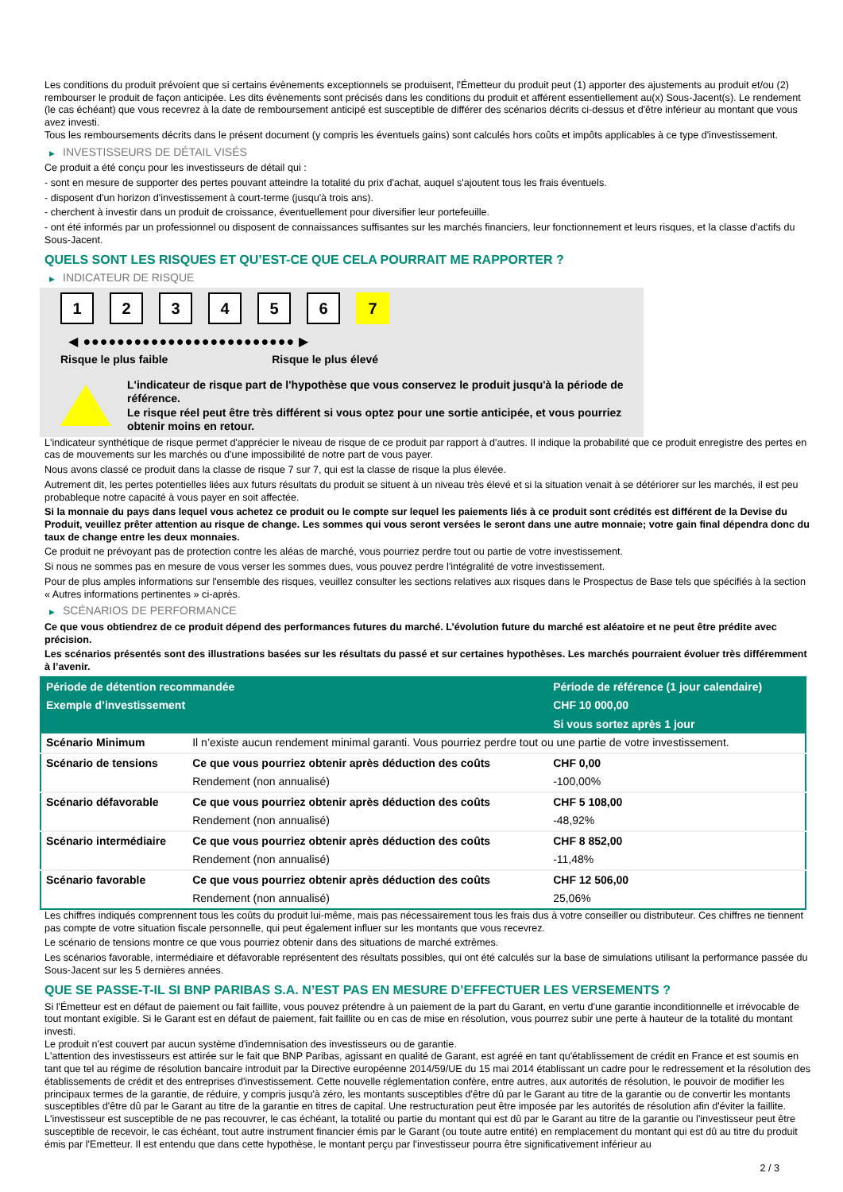Les conditions du produit prévoient que si certains évènements exceptionnels se produisent, l'Émetteur du produit peut (1) apporter des ajustements au produit et/ou (2) rembourser le produit de façon anticipée. Les dits évènements sont précisés dans les conditions du produit et afférent essentiellement au(x) Sous-Jacent(s). Le rendement (le cas échéant) que vous recevrez à la date de remboursement anticipé est susceptible de différer des scénarios décrits ci-dessus et d'être inférieur au montant que vous avez investi.
Tous les remboursements décrits dans le présent document (y compris les éventuels gains) sont calculés hors coûts et impôts applicables à ce type d'investissement.
▶ INVESTISSEURS DE DÉTAIL VISÉS
Ce produit a été conçu pour les investisseurs de détail qui :
- sont en mesure de supporter des pertes pouvant atteindre la totalité du prix d'achat, auquel s'ajoutent tous les frais éventuels.
- disposent d'un horizon d'investissement à court-terme (jusqu'à trois ans).
- cherchent à investir dans un produit de croissance, éventuellement pour diversifier leur portefeuille.
- ont été informés par un professionnel ou disposent de connaissances suffisantes sur les marchés financiers, leur fonctionnement et leurs risques, et la classe d'actifs du Sous-Jacent.
QUELS SONT LES RISQUES ET QU’EST-CE QUE CELA POURRAIT ME RAPPORTER ?
▶ INDICATEUR DE RISQUE
1 2 3 4 5 6 7
◀ ●●●●●●●●●●●●●●●●●●●●●●●●● ▶
Risque le plus faible Risque le plus élevé
L'indicateur de risque part de l'hypothèse que vous conservez le produit jusqu'à la période de référence.
Le risque réel peut être très différent si vous optez pour une sortie anticipée, et vous pourriez obtenir moins en retour.
L'indicateur synthétique de risque permet d'apprécier le niveau de risque de ce produit par rapport à d'autres. Il indique la probabilité que ce produit enregistre des pertes en cas de mouvements sur les marchés ou d'une impossibilité de notre part de vous payer.
Nous avons classé ce produit dans la classe de risque 7 sur 7, qui est la classe de risque la plus élevée.
Autrement dit, les pertes potentielles liées aux futurs résultats du produit se situent à un niveau très élevé et si la situation venait à se détériorer sur les marchés, il est peu probableque notre capacité à vous payer en soit affectée.
Si la monnaie du pays dans lequel vous achetez ce produit ou le compte sur lequel les paiements liés à ce produit sont crédités est différent de la Devise du Produit, veuillez prêter attention au risque de change. Les sommes qui vous seront versées le seront dans une autre monnaie; votre gain final dépendra donc du taux de change entre les deux monnaies.
Ce produit ne prévoyant pas de protection contre les aléas de marché, vous pourriez perdre tout ou partie de votre investissement.
Si nous ne sommes pas en mesure de vous verser les sommes dues, vous pouvez perdre l'intégralité de votre investissement.
Pour de plus amples informations sur l'ensemble des risques, veuillez consulter les sections relatives aux risques dans le Prospectus de Base tels que spécifiés à la section « Autres informations pertinentes » ci-après.
▶ SCÉNARIOS DE PERFORMANCE
Ce que vous obtiendrez de ce produit dépend des performances futures du marché. L’évolution future du marché est aléatoire et ne peut être prédite avec précision.
Les scénarios présentés sont des illustrations basées sur les résultats du passé et sur certaines hypothèses. Les marchés pourraient évoluer très différemment à l’avenir.
| Période de détention recommandée | | Période de référence (1 jour calendaire) |
| --- | --- | --- |
| Exemple d’investissement | | CHF 10 000,00 |
| | | Si vous sortez après 1 jour |
| Scénario Minimum | Il n’existe aucun rendement minimal garanti. Vous pourriez perdre tout ou une partie de votre investissement. | |
| Scénario de tensions | Ce que vous pourriez obtenir après déduction des coûts | CHF 0,00 |
| | Rendement (non annualisé) | -100,00% |
| Scénario défavorable | Ce que vous pourriez obtenir après déduction des coûts | CHF 5 108,00 |
| | Rendement (non annualisé) | -48,92% |
| Scénario intermédiaire | Ce que vous pourriez obtenir après déduction des coûts | CHF 8 852,00 |
| | Rendement (non annualisé) | -11,48% |
| Scénario favorable | Ce que vous pourriez obtenir après déduction des coûts | CHF 12 506,00 |
| | Rendement (non annualisé) | 25,06% |
Les chiffres indiqués comprennent tous les coûts du produit lui-même, mais pas nécessairement tous les frais dus à votre conseiller ou distributeur. Ces chiffres ne tiennent pas compte de votre situation fiscale personnelle, qui peut également influer sur les montants que vous recevrez.
Le scénario de tensions montre ce que vous pourriez obtenir dans des situations de marché extrêmes.
Les scénarios favorable, intermédiaire et défavorable représentent des résultats possibles, qui ont été calculés sur la base de simulations utilisant la performance passée du Sous-Jacent sur les 5 dernières années.
QUE SE PASSE-T-IL SI BNP PARIBAS S.A. N’EST PAS EN MESURE D’EFFECTUER LES VERSEMENTS ?
Si l'Émetteur est en défaut de paiement ou fait faillite, vous pouvez prétendre à un paiement de la part du Garant, en vertu d'une garantie inconditionnelle et irrévocable de tout montant exigible. Si le Garant est en défaut de paiement, fait faillite ou en cas de mise en résolution, vous pourrez subir une perte à hauteur de la totalité du montant investi.
Le produit n'est couvert par aucun système d'indemnisation des investisseurs ou de garantie.
L'attention des investisseurs est attirée sur le fait que BNP Paribas, agissant en qualité de Garant, est agréé en tant qu'établissement de crédit en France et est soumis en tant que tel au régime de résolution bancaire introduit par la Directive européenne 2014/59/UE du 15 mai 2014 établissant un cadre pour le redressement et la résolution des établissements de crédit et des entreprises d'investissement. Cette nouvelle réglementation confère, entre autres, aux autorités de résolution, le pouvoir de modifier les principaux termes de la garantie, de réduire, y compris jusqu'à zéro, les montants susceptibles d'être dû par le Garant au titre de la garantie ou de convertir les montants susceptibles d'être dû par le Garant au titre de la garantie en titres de capital. Une restructuration peut être imposée par les autorités de résolution afin d'éviter la faillite. L'investisseur est susceptible de ne pas recouvrer, le cas échéant, la totalité ou partie du montant qui est dû par le Garant au titre de la garantie ou l'investisseur peut être susceptible de recevoir, le cas échéant, tout autre instrument financier émis par le Garant (ou toute autre entité) en remplacement du montant qui est dû au titre du produit émis par l'Emetteur. Il est entendu que dans cette hypothèse, le montant perçu par l'investisseur pourra être significativement inférieur au
2 / 3